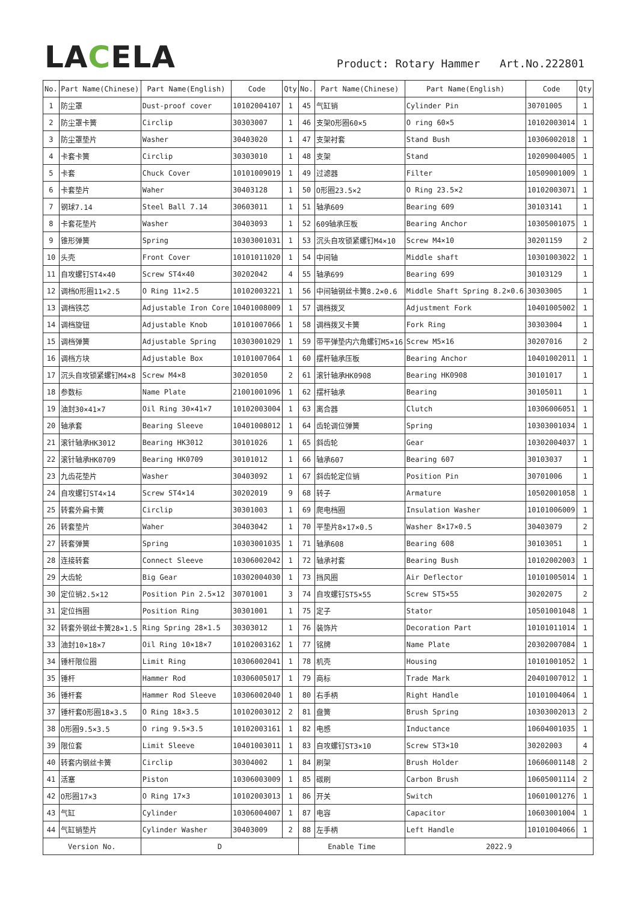LACELA
Product: Rotary Hammer Art.No.222801
| No. | Part Name(Chinese) | Part Name(English) | Code | Qty | No. | Part Name(Chinese) | Part Name(English) | Code | Qty |
| --- | --- | --- | --- | --- | --- | --- | --- | --- | --- |
| 1 | 防尘罩 | Dust-proof cover | 10102004107 | 1 | 45 | 气缸销 | Cylinder Pin | 30701005 | 1 |
| 2 | 防尘罩卡簧 | Circlip | 30303007 | 1 | 46 | 支架O形圈60×5 | O ring 60×5 | 10102003014 | 1 |
| 3 | 防尘罩垫片 | Washer | 30403020 | 1 | 47 | 支架衬套 | Stand Bush | 10306002018 | 1 |
| 4 | 卡套卡簧 | Circlip | 30303010 | 1 | 48 | 支架 | Stand | 10209004005 | 1 |
| 5 | 卡套 | Chuck Cover | 10101009019 | 1 | 49 | 过滤器 | Filter | 10509001009 | 1 |
| 6 | 卡套垫片 | Waher | 30403128 | 1 | 50 | O形圈23.5×2 | O Ring 23.5×2 | 10102003071 | 1 |
| 7 | 钢球7.14 | Steel Ball 7.14 | 30603011 | 1 | 51 | 轴承609 | Bearing 609 | 30103141 | 1 |
| 8 | 卡套花垫片 | Washer | 30403093 | 1 | 52 | 609轴承压板 | Bearing Anchor | 10305001075 | 1 |
| 9 | 锥形弹簧 | Spring | 10303001031 | 1 | 53 | 沉头自攻锁紧螺钉M4×10 | Screw M4×10 | 30201159 | 2 |
| 10 | 头壳 | Front Cover | 10101011020 | 1 | 54 | 中间轴 | Middle shaft | 10301003022 | 1 |
| 11 | 自攻螺钉ST4×40 | Screw ST4×40 | 30202042 | 4 | 55 | 轴承699 | Bearing 699 | 30103129 | 1 |
| 12 | 调档O形圈11×2.5 | O Ring 11×2.5 | 10102003221 | 1 | 56 | 中间轴钢丝卡簧8.2×0.6 | Middle Shaft Spring 8.2×0.6 | 30303005 | 1 |
| 13 | 调档铁芯 | Adjustable Iron Core | 10401008009 | 1 | 57 | 调档拨叉 | Adjustment Fork | 10401005002 | 1 |
| 14 | 调档旋钮 | Adjustable Knob | 10101007066 | 1 | 58 | 调档拨叉卡簧 | Fork Ring | 30303004 | 1 |
| 15 | 调档弹簧 | Adjustable Spring | 10303001029 | 1 | 59 | 带平弹垫内六角螺钉M5×16 | Screw M5×16 | 30207016 | 2 |
| 16 | 调档方块 | Adjustable Box | 10101007064 | 1 | 60 | 摆杆轴承压板 | Bearing Anchor | 10401002011 | 1 |
| 17 | 沉头自攻锁紧螺钉M4×8 | Screw M4×8 | 30201050 | 2 | 61 | 滚针轴承HK0908 | Bearing HK0908 | 30101017 | 1 |
| 18 | 参数标 | Name Plate | 21001001096 | 1 | 62 | 摆杆轴承 | Bearing | 30105011 | 1 |
| 19 | 油封30×41×7 | Oil Ring 30×41×7 | 10102003004 | 1 | 63 | 离合器 | Clutch | 10306006051 | 1 |
| 20 | 轴承套 | Bearing Sleeve | 10401008012 | 1 | 64 | 齿轮调位弹簧 | Spring | 10303001034 | 1 |
| 21 | 滚针轴承HK3012 | Bearing HK3012 | 30101026 | 1 | 65 | 斜齿轮 | Gear | 10302004037 | 1 |
| 22 | 滚针轴承HK0709 | Bearing HK0709 | 30101012 | 1 | 66 | 轴承607 | Bearing 607 | 30103037 | 1 |
| 23 | 九齿花垫片 | Washer | 30403092 | 1 | 67 | 斜齿轮定位销 | Position Pin | 30701006 | 1 |
| 24 | 自攻螺钉ST4×14 | Screw ST4×14 | 30202019 | 9 | 68 | 转子 | Armature | 10502001058 | 1 |
| 25 | 转套外扁卡簧 | Circlip | 30301003 | 1 | 69 | 爬电档圈 | Insulation Washer | 10101006009 | 1 |
| 26 | 转套垫片 | Waher | 30403042 | 1 | 70 | 平垫片8×17×0.5 | Washer 8×17×0.5 | 30403079 | 2 |
| 27 | 转套弹簧 | Spring | 10303001035 | 1 | 71 | 轴承608 | Bearing 608 | 30103051 | 1 |
| 28 | 连接转套 | Connect Sleeve | 10306002042 | 1 | 72 | 轴承衬套 | Bearing Bush | 10102002003 | 1 |
| 29 | 大齿轮 | Big Gear | 10302004030 | 1 | 73 | 挡风圈 | Air Deflector | 10101005014 | 1 |
| 30 | 定位销2.5×12 | Position Pin 2.5×12 | 30701001 | 3 | 74 | 自攻螺钉ST5×55 | Screw ST5×55 | 30202075 | 2 |
| 31 | 定位挡圈 | Position Ring | 30301001 | 1 | 75 | 定子 | Stator | 10501001048 | 1 |
| 32 | 转套外钢丝卡簧28×1.5 | Ring Spring 28×1.5 | 30303012 | 1 | 76 | 装饰片 | Decoration Part | 10101011014 | 1 |
| 33 | 油封10×18×7 | Oil Ring 10×18×7 | 10102003162 | 1 | 77 | 铭牌 | Name Plate | 20302007084 | 1 |
| 34 | 锤杆限位圈 | Limit Ring | 10306002041 | 1 | 78 | 机壳 | Housing | 10101001052 | 1 |
| 35 | 锤杆 | Hammer Rod | 10306005017 | 1 | 79 | 商标 | Trade Mark | 20401007012 | 1 |
| 36 | 锤杆套 | Hammer Rod Sleeve | 10306002040 | 1 | 80 | 右手柄 | Right Handle | 10101004064 | 1 |
| 37 | 锤杆套O形圈18×3.5 | O Ring 18×3.5 | 10102003012 | 2 | 81 | 盘簧 | Brush Spring | 10303002013 | 2 |
| 38 | O形圈9.5×3.5 | O ring 9.5×3.5 | 10102003161 | 1 | 82 | 电感 | Inductance | 10604001035 | 1 |
| 39 | 限位套 | Limit Sleeve | 10401003011 | 1 | 83 | 自攻螺钉ST3×10 | Screw ST3×10 | 30202003 | 4 |
| 40 | 转套内钢丝卡簧 | Circlip | 30304002 | 1 | 84 | 刷架 | Brush Holder | 10606001148 | 2 |
| 41 | 活塞 | Piston | 10306003009 | 1 | 85 | 碳刷 | Carbon Brush | 10605001114 | 2 |
| 42 | O形圈17×3 | O Ring 17×3 | 10102003013 | 1 | 86 | 开关 | Switch | 10601001276 | 1 |
| 43 | 气缸 | Cylinder | 10306004007 | 1 | 87 | 电容 | Capacitor | 10603001004 | 1 |
| 44 | 气缸销垫片 | Cylinder Washer | 30403009 | 2 | 88 | 左手柄 | Left Handle | 10101004066 | 1 |
| Version No. | | D | | | Enable Time | | 2022.9 | | |